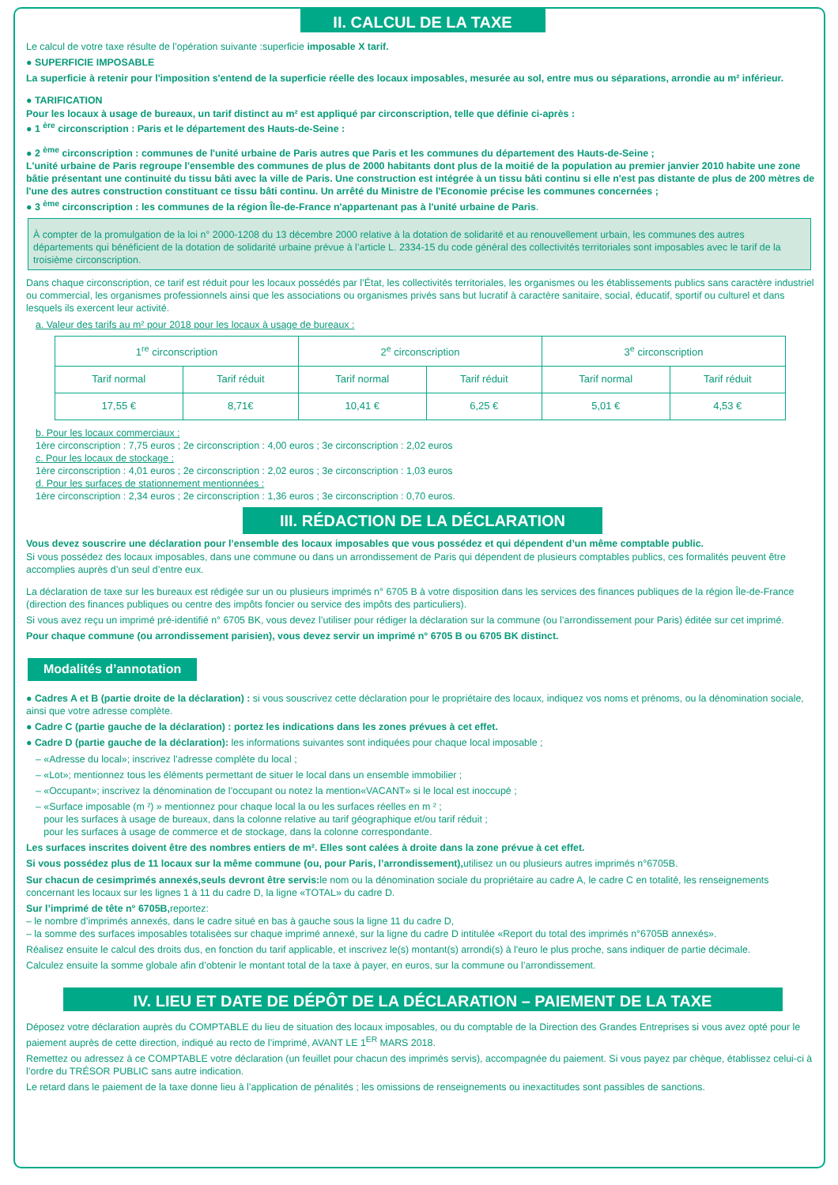II. CALCUL DE LA TAXE
Le calcul de votre taxe résulte de l’opération suivante :superficie imposable X tarif.
● SUPERFICIE IMPOSABLE
La superficie à retenir pour l'imposition s'entend de la superficie réelle des locaux imposables, mesurée au sol, entre mus ou séparations, arrondie au m² inférieur.
● TARIFICATION
Pour les locaux à usage de bureaux, un tarif distinct au m² est appliqué par circonscription, telle que définie ci-après :
● 1 <sup>ère</sup> circonscription : Paris et le département des Hauts-de-Seine :
● 2 <sup>ème</sup> circonscription : communes de l'unité urbaine de Paris autres que Paris et les communes du département des Hauts-de-Seine ;
L'unité urbaine de Paris regroupe l'ensemble des communes de plus de 2000 habitants dont plus de la moitié de la population au premier janvier 2010 habite une zone bâtie présentant une continuité du tissu bâti avec la ville de Paris. Une construction est intégrée à un tissu bâti continu si elle n'est pas distante de plus de 200 mètres de l'une des autres construction constituant ce tissu bâti continu. Un arrêté du Ministre de l'Economie précise les communes concernées ;
● 3 <sup>ème</sup> circonscription : les communes de la région Île-de-France n'appartenant pas à l'unité urbaine de Paris.
À compter de la promulgation de la loi n° 2000-1208 du 13 décembre 2000 relative à la dotation de solidarité et au renouvellement urbain, les communes des autres départements qui bénéficient de la dotation de solidarité urbaine prévue à l’article L. 2334-15 du code général des collectivités territoriales sont imposables avec le tarif de la troisième circonscription.
Dans chaque circonscription, ce tarif est réduit pour les locaux possédés par l’État, les collectivités territoriales, les organismes ou les établissements publics sans caractère industriel ou commercial, les organismes professionnels ainsi que les associations ou organismes privés sans but lucratif à caractère sanitaire, social, éducatif, sportif ou culturel et dans lesquels ils exercent leur activité.
a. Valeur des tarifs au m² pour 2018 pour les locaux à usage de bureaux :
| 1<sup>re</sup> circonscription | | 2<sup>e</sup> circonscription | | 3<sup>e</sup> circonscription | |
| Tarif normal | Tarif réduit | Tarif normal | Tarif réduit | Tarif normal | Tarif réduit |
| 17,55 € | 8,71€ | 10,41 € | 6,25 € | 5,01 € | 4,53 € |
b. Pour les locaux commerciaux :
1ère circonscription : 7,75 euros ; 2e circonscription : 4,00 euros ; 3e circonscription : 2,02 euros
c. Pour les locaux de stockage :
1ère circonscription : 4,01 euros ; 2e circonscription : 2,02 euros ; 3e circonscription : 1,03 euros
d. Pour les surfaces de stationnement mentionnées :
1ère circonscription : 2,34 euros ; 2e circonscription : 1,36 euros ; 3e circonscription : 0,70 euros.
III. RÉDACTION DE LA DÉCLARATION
Vous devez souscrire une déclaration pour l’ensemble des locaux imposables que vous possédez et qui dépendent d’un même comptable public.
Si vous possédez des locaux imposables, dans une commune ou dans un arrondissement de Paris qui dépendent de plusieurs comptables publics, ces formalités peuvent être accomplies auprès d’un seul d’entre eux.
La déclaration de taxe sur les bureaux est rédigée sur un ou plusieurs imprimés n° 6705 B à votre disposition dans les services des finances publiques de la région Île-de-France (direction des finances publiques ou centre des impôts foncier ou service des impôts des particuliers).
Si vous avez reçu un imprimé pré-identifié n° 6705 BK, vous devez l’utiliser pour rédiger la déclaration sur la commune (ou l’arrondissement pour Paris) éditée sur cet imprimé.
Pour chaque commune (ou arrondissement parisien), vous devez servir un imprimé n° 6705 B ou 6705 BK distinct.
Modalités d’annotation
● Cadres A et B (partie droite de la déclaration) : si vous souscrivez cette déclaration pour le propriétaire des locaux, indiquez vos noms et prénoms, ou la dénomination sociale, ainsi que votre adresse complète.
● Cadre C (partie gauche de la déclaration) : portez les indications dans les zones prévues à cet effet.
● Cadre D (partie gauche de la déclaration): les informations suivantes sont indiquées pour chaque local imposable ;
– «Adresse du local»; inscrivez l’adresse complète du local ;
– «Lot»; mentionnez tous les éléments permettant de situer le local dans un ensemble immobilier ;
– «Occupant»; inscrivez la dénomination de l’occupant ou notez la mention«VACANT» si le local est inoccupé ;
– «Surface imposable (m ²) » mentionnez pour chaque local la ou les surfaces réelles en m ² ;
pour les surfaces à usage de bureaux, dans la colonne relative au tarif géographique et/ou tarif réduit ;
pour les surfaces à usage de commerce et de stockage, dans la colonne correspondante.
Les surfaces inscrites doivent être des nombres entiers de m². Elles sont calées à droite dans la zone prévue à cet effet.
Si vous possédez plus de 11 locaux sur la même commune (ou, pour Paris, l’arrondissement), utilisez un ou plusieurs autres imprimés n°6705B.
Sur chacun de cesimprimés annexés,seuls devront être servis: le nom ou la dénomination sociale du propriétaire au cadre A, le cadre C en totalité, les renseignements concernant les locaux sur les lignes 1 à 11 du cadre D, la ligne «TOTAL» du cadre D.
Sur l’imprimé de tête n° 6705B, reportez:
– le nombre d’imprimés annexés, dans le cadre situé en bas à gauche sous la ligne 11 du cadre D,
– la somme des surfaces imposables totalisées sur chaque imprimé annexé, sur la ligne du cadre D intitulée «Report du total des imprimés n°6705B annexés».
Réalisez ensuite le calcul des droits dus, en fonction du tarif applicable, et inscrivez le(s) montant(s) arrondi(s) à l'euro le plus proche, sans indiquer de partie décimale.
Calculez ensuite la somme globale afin d’obtenir le montant total de la taxe à payer, en euros, sur la commune ou l’arrondissement.
IV. LIEU ET DATE DE DÉPÔT DE LA DÉCLARATION – PAIEMENT DE LA TAXE
Déposez votre déclaration auprès du COMPTABLE du lieu de situation des locaux imposables, ou du comptable de la Direction des Grandes Entreprises si vous avez opté pour le paiement auprès de cette direction, indiqué au recto de l’imprimé, AVANT LE 1<sup>ER</sup> MARS 2018.
Remettez ou adressez à ce COMPTABLE votre déclaration (un feuillet pour chacun des imprimés servis), accompagnée du paiement. Si vous payez par chèque, établissez celui-ci à l’ordre du TRÉSOR PUBLIC sans autre indication.
Le retard dans le paiement de la taxe donne lieu à l’application de pénalités ; les omissions de renseignements ou inexactitudes sont passibles de sanctions.